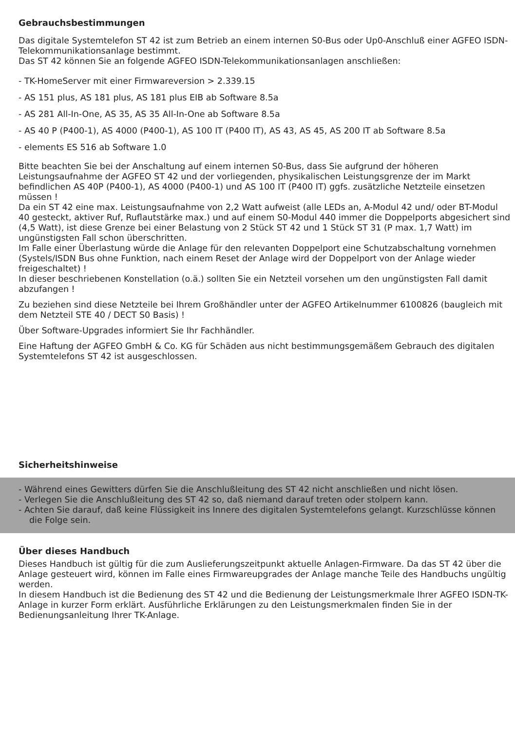Gebrauchsbestimmungen
Das digitale Systemtelefon ST 42 ist zum Betrieb an einem internen S0-Bus oder Up0-Anschluß einer AGFEO ISDN-Telekommunikationsanlage bestimmt.
Das ST 42 können Sie an folgende AGFEO ISDN-Telekommunikationsanlagen anschließen:
- TK-HomeServer mit einer Firmwareversion > 2.339.15
- AS 151 plus, AS 181 plus, AS 181 plus EIB ab Software 8.5a
- AS 281 All-In-One, AS 35, AS 35 All-In-One ab Software 8.5a
- AS 40 P (P400-1), AS 4000 (P400-1), AS 100 IT (P400 IT), AS 43, AS 45, AS 200 IT ab Software 8.5a
- elements ES 516 ab Software 1.0
Bitte beachten Sie bei der Anschaltung auf einem internen S0-Bus, dass Sie aufgrund der höheren Leistungsaufnahme der AGFEO ST 42 und der vorliegenden, physikalischen Leistungsgrenze der im Markt befindlichen AS 40P (P400-1), AS 4000 (P400-1) und AS 100 IT (P400 IT) ggfs. zusätzliche Netzteile einsetzen müssen !
Da ein ST 42 eine max. Leistungsaufnahme von 2,2 Watt aufweist (alle LEDs an, A-Modul 42 und/ oder BT-Modul 40 gesteckt, aktiver Ruf, Ruflautstärke max.) und auf einem S0-Modul 440 immer die Doppelports abgesichert sind (4,5 Watt), ist diese Grenze bei einer Belastung von 2 Stück ST 42 und 1 Stück ST 31 (P max. 1,7 Watt) im ungünstigsten Fall schon überschritten.
Im Falle einer Überlastung würde die Anlage für den relevanten Doppelport eine Schutzabschaltung vornehmen (Systels/ISDN Bus ohne Funktion, nach einem Reset der Anlage wird der Doppelport von der Anlage wieder freigeschaltet) !
In dieser beschriebenen Konstellation (o.ä.) sollten Sie ein Netzteil vorsehen um den ungünstigsten Fall damit abzufangen !
Zu beziehen sind diese Netzteile bei Ihrem Großhändler unter der AGFEO Artikelnummer 6100826 (baugleich mit dem Netzteil STE 40 / DECT S0 Basis) !
Über Software-Upgrades informiert Sie Ihr Fachhändler.
Eine Haftung der AGFEO GmbH & Co. KG für Schäden aus nicht bestimmungsgemäßem Gebrauch des digitalen Systemtelefons ST 42 ist ausgeschlossen.
Sicherheitshinweise
- Während eines Gewitters dürfen Sie die Anschlußleitung des ST 42 nicht anschließen und nicht lösen.
- Verlegen Sie die Anschlußleitung des ST 42 so, daß niemand darauf treten oder stolpern kann.
- Achten Sie darauf, daß keine Flüssigkeit ins Innere des digitalen Systemtelefons gelangt. Kurzschlüsse können die Folge sein.
Über dieses Handbuch
Dieses Handbuch ist gültig für die zum Auslieferungszeitpunkt aktuelle Anlagen-Firmware. Da das ST 42 über die Anlage gesteuert wird, können im Falle eines Firmwareupgrades der Anlage manche Teile des Handbuchs ungültig werden.
In diesem Handbuch ist die Bedienung des ST 42 und die Bedienung der Leistungsmerkmale Ihrer AGFEO ISDN-TK-Anlage in kurzer Form erklärt. Ausführliche Erklärungen zu den Leistungsmerkmalen finden Sie in der Bedienungsanleitung Ihrer TK-Anlage.